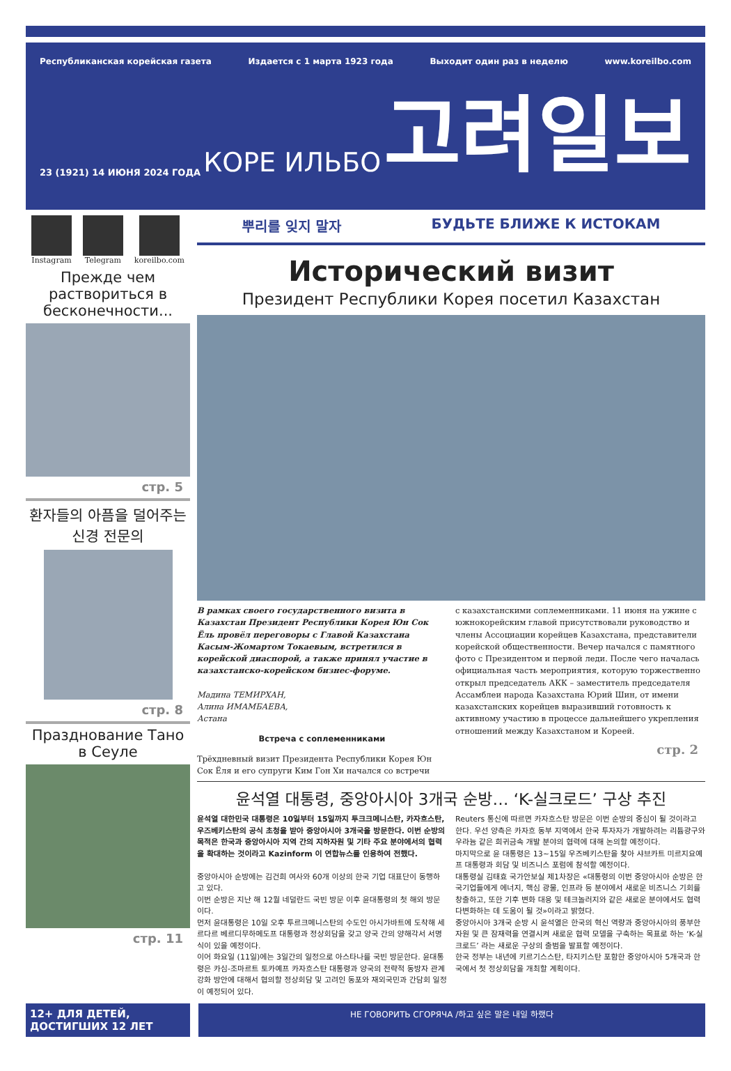Республиканская корейская газета Издается с 1 марта 1923 года Выходит один раз в неделю www.koreilbo.com
23 (1921) 14 ИЮНЯ 2024 ГОДА КОРЕ ИЛЬБО 고려일보
Instagram Telegram koreilbo.com
Прежде чем раствориться в бесконечности...
стр. 5
환자들의 아픔을 덜어주는 신경 전문의
стр. 8
Празднование Тано в Сеуле
стр. 11
뿌리를 잊지 말자 БУДЬТЕ БЛИЖЕ К ИСТОКАМ
Исторический визит
Президент Республики Корея посетил Казахстан
В рамках своего государственного визита в Казахстан Президент Республики Корея Юн Сок Ёль провёл переговоры с Главой Казахстана Касым-Жомартом Токаевым, встретился в корейской диаспорой, а также принял участие в казахстанско-корейском бизнес-форуме.
Мадина ТЕМИРХАН,
Алина ИМАМБАЕВА,
Астана
Встреча с соплеменниками
Трёхдневный визит Президента Республики Корея Юн Сок Ёля и его супруги Ким Гон Хи начался со встречи
с казахстанскими соплеменниками. 11 июня на ужине с южнокорейским главой присутствовали руководство и члены Ассоциации корейцев Казахстана, представители корейской общественности. Вечер начался с памятного фото с Президентом и первой леди. После чего началась официальная часть мероприятия, которую торжественно открыл председатель АКК – заместитель председателя Ассамблеи народа Казахстана Юрий Шин, от имени казахстанских корейцев выразивший готовность к активному участию в процессе дальнейшего укрепления отношений между Казахстаном и Кореей.
стр. 2
윤석열 대통령, 중앙아시아 3개국 순방… ‘K-실크로드’ 구상 추진
윤석열 대한민국 대통령은 10일부터 15일까지 투크크메니스탄, 카자흐스탄, 우즈베키스탄의 공식 초청을 받아 중앙아시아 3개국을 방문한다. 이번 순방의 목적은 한국과 중앙아시아 지역 간의 지하자원 및 기타 주요 분야에서의 협력을 확대하는 것이라고 Kazinform 이 연합뉴스를 인용하여 전했다.
중앙아시아 순방에는 김건희 여사와 60개 이상의 한국 기업 대표단이 동행하고 있다.
이번 순방은 지난 해 12월 네덜란드 국빈 방문 이후 윤대통령의 첫 해외 방문이다.
먼저 윤대통령은 10일 오후 투르크메니스탄의 수도인 아시가바트에 도착해 세르다르 베르디무하메도프 대통령과 정상회담을 갖고 양국 간의 양해각서 서명식이 있을 예정이다.
이어 화요일 (11일)에는 3일간의 일정으로 아스타나를 국빈 방문한다. 윤대통령은 카심-조마르트 토카예프 카자흐스탄 대통령과 양국의 전략적 동방자 관계 강화 방안에 대해서 협의할 정상회담 및 고려인 동포와 재외국민과 간담회 일정이 예정되어 있다.
Reuters 통신에 따르면 카자흐스탄 방문은 이번 순방의 중심이 될 것이라고 한다. 우선 양측은 카자흐 동부 지역에서 한국 투자자가 개발하려는 리튬광구와 우라늄 같은 희귀금속 개발 분야의 협력에 대해 논의할 예정이다.
마지막으로 윤 대통령은 13~15일 우즈베키스탄을 찾아 샤브카트 미르지요예프 대통령과 회담 및 비즈니스 포럼에 참석할 예정이다.
대통령실 김태효 국가안보실 제1차장은 «대통령의 이번 중앙아시아 순방은 한국기업들에게 에너지, 핵심 광물, 인프라 등 분야에서 새로운 비즈니스 기회를 창출하고, 또한 기후 변화 대응 및 테크놀러지와 같은 새로운 분야에서도 협력 다변화하는 데 도움이 될 것»이라고 밝혔다.
중앙아시아 3개국 순방 시 윤석열은 한국의 혁신 역량과 중앙아시아의 풍부한 자원 및 큰 잠재력을 연결시켜 새로운 협력 모델을 구축하는 목표로 하는 ‘K-실크로드’ 라는 새로운 구상의 출범을 발표할 예정이다.
한국 정부는 내년에 키르기스스탄, 타지키스탄 포함한 중앙아시아 5개국과 한국에서 첫 정상회담을 개최할 계획이다.
12+ ДЛЯ ДЕТЕЙ, ДОСТИГШИХ 12 ЛЕТ
НЕ ГОВОРИТЬ СГОРЯЧА /하고 싶은 말은 내일 하랬다